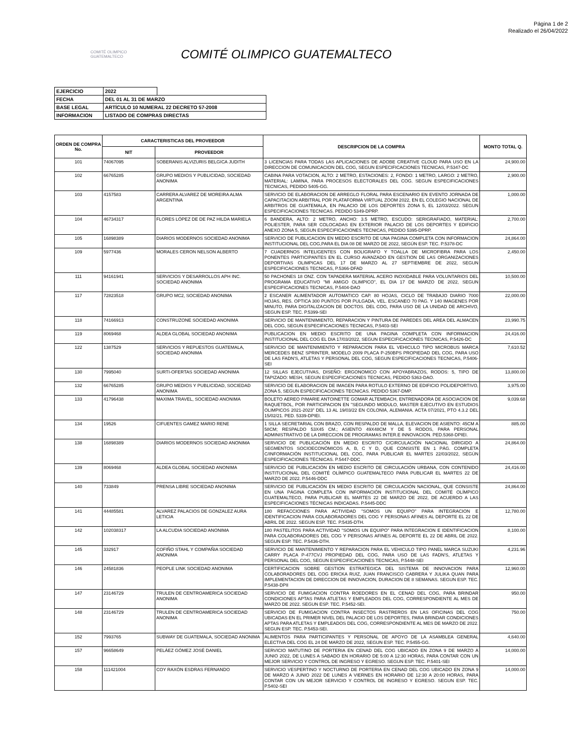Página 1 de 2
Realizado el 26/04/2022
COMITÉ OLIMPICO GUATEMALTECO
COMITÉ OLIMPICO GUATEMALTECO
| EJERCICIO | 2022 | |
| FECHA | DEL 01 AL 31 DE MARZO | |
| BASE LEGAL | ARTÍCULO 10 NUMERAL 22 DECRETO 57-2008 | |
| INFORMACION | LISTADO DE COMPRAS DIRECTAS | |
| ORDEN DE COMPRA No. | CARACTERISTICAS DEL PROVEEDOR | | DESCRIPCION DE LA COMPRA | MONTO TOTAL Q. |
| --- | --- | --- | --- | --- |
| | NIT | PROVEEDOR | | |
| 101 | 74067095 | SOBERANIS ALVIZURIS BELGICA JUDITH | 3 LICENCIAS PARA TODAS LAS APLICACIONES DE ADOBE CREATIVE CLOUD PARA USO EN LA DIRECCION DE COMUNICACION DEL COG, SEGUN ESPECIFICACIONES TECNICAS, P.5347-DC | 24,900.00 |
| 102 | 66765285 | GRUPO MEDIOS Y PUBLICIDAD, SOCIEDAD ANONIMA | CABINA PARA VOTACION, ALTO: 2 METRO, ESTACIONES: 2, FONDO: 1 METRO, LARGO: 2 METRO, MATERIAL: LAMINA, PARA PROCESOS ELECTORALES DEL COG. SEGUN ESPECIFICACIONES TECNICAS, PEDIDO 5405-GG. | 2,900.00 |
| 103 | 4157583 | CARRERA ALVAREZ DE MOREIRA ALMA ARGENTINA | SERVICIO DE ELABORACION DE ARREGLO FLORAL PARA ESCENARIO EN EVENTO JORNADA DE CAPACITACION ARBITRAL POR PLATAFORMA VIRTUAL ZOOM 2022, EN EL COLEGIO NACIONAL DE ARBITROS DE GUATEMALA, EN PALACIO DE LOS DEPORTES ZONA 5, EL 12/03/2022. SEGUN ESPECIFICACIONES TECNICAS. PEDIDO 5349-DPRP. | 1,000.00 |
| 104 | 46734317 | FLORES LÓPEZ DE DE PAZ HILDA MARIELA | 6 BANDERA, ALTO: 2 METRO, ANCHO: 3.5 METRO, ESCUDO: SERIGRAFIADO, MATERIAL: POLIESTER, PARA SER COLOCADAS EN EXTERIOR PALACIO DE LOS DEPORTES Y EDIFICIO ANEXO ZONA 5, SEGUN ESPECIFICACIONES TECNICAS, PEDIDO 5395-DPRP. | 2,700.00 |
| 105 | 16898389 | DIARIOS MODERNOS SOCIEDAD ANONIMA | SERVICIO DE PUBLICACION EN MEDIO ESCRITO DE UNA PAGINA COMPLETA CON INFORMACION INSTITUCIONAL DEL COG,PARA EL DIA 08 DE MARZO DE 2022, SEGÚN ESP. TEC. P.5378-DC | 24,864.00 |
| 109 | 5977436 | MORALES CERON NELSON ALBERTO | 7 CUADERNOS INTELIGENTES CON BOLIGRAFO Y TOALLA DE MICROFIBRA PARA LOS PONENTES PARTICIPANTES EN EL CURSO AVANZADO EN GESTION DE LAS ORGANIZACIONES DEPORTIVAS OLIMPICAS DEL 17 DE MARZO AL 27 SEPTIEMBRE DE 2022, SEGUN ESPECIFICACIONES TECNICAS, P.5366-DFAD | 2,450.00 |
| 111 | 94161941 | SERVICIOS Y DESARROLLOS APH INC. SOCIEDAD ANONIMA | 50 PACHONES 18 ONZ. CON TAPADERA MATERIAL ACERO INOXIDABLE PARA VOLUNTARIOS DEL PROGRAMA EDUCATIVO "MI AMIGO OLIMPICO", EL DIA 17 DE MARZO DE 2022, SEGUN ESPECIFICACIONES TECNICAS, P.5404-DAO | 10,500.00 |
| 117 | 72823518 | GRUPO MC2, SOCIEDAD ANONIMA | 2 ESCANER ALIMENTADOR AUTOMATICO CAP. 80 HOJAS, CICLO DE TRABAJO DIARIO 7000 HOJAS, RES. OPTICA 300 PUNTOS POR PULGADA, VEL. ESCANEO 70 PAG. Y 140 IMAGENES POR MINUTO, PARA DIGITALIZACION DE DOCTOS. DEL COG, PARA USO DE LA UNIDAD DE ARCHIVO, SEGUN ESP. TEC. P.5399-SEI | 22,000.00 |
| 118 | 74166913 | CONSTRUZONE SOCIEDAD ANONIMA | SERVICIO DE MANTENIMIENTO, REPARACION Y PINTURA DE PAREDES DEL AREA DEL ALMACEN DEL COG, SEGUN ESPECIFICACIONES TECNICAS, P.5403-SEI | 23,990.75 |
| 119 | 8069468 | ALDEA GLOBAL SOCIEDAD ANONIMA | PUBLICACION EN MEDIO ESCRITO DE UNA PAGINA COMPLETA CON INFORMACION INSTITUCIONAL DEL COG EL DIA 17/03/2022, SEGUN ESPECIFICACIONES TECNICAS, P.5426-DC | 24,416.00 |
| 122 | 1387529 | SERVICIOS Y REPUESTOS GUATEMALA, SOCIEDAD ANONIMA | SERVICIO DE MANTENIMIENTO Y REPARACION PARA EL VEHICULO TIPO MICROBUS MARCA MERCEDES BENZ SPRINTER, MODELO 2009 PLACA P-250BPS PROPIEDAD DEL COG, PARA USO DE LAS FADN'S, ATLETAS Y PERSONAL DEL COG, SEGUN ESPECIFICACIONES TECNICAS, P.5406-SEI | 7,610.52 |
| 130 | 7995040 | SURTI-OFERTAS SOCIEDAD ANONIMA | 12 SILLAS EJECUTIVAS, DISEÑO: ERGONOMICO CON APOYABRAZOS, RODOS: 5, TIPO DE TAPIZADO: MESH, SEGUN ESPECIFICACIONES TECNICAS, PEDIDO 5363-DAO. | 13,800.00 |
| 132 | 66765285 | GRUPO MEDIOS Y PUBLICIDAD, SOCIEDAD ANONIMA | SERVICIO DE ELABORACION DE IMAGEN PARA ROTULO EXTERNO DE EDIFICIO POLIDEPORTIVO, ZONA 5, SEGUN ESPECIFICACIONES TECNICAS. PEDIDO 5367-DMP. | 3,975.00 |
| 133 | 41796438 | MAXIMA TRAVEL, SOCIEDAD ANONIMA | BOLETO AEREO P/MARIE ANTOINETTE GOMAR ALTEMBACH, ENTRENADORA DE ASOCIACION DE RAQUETBOL, POR PARTICIPACION EN "SEGUNDO MODULO, MASTER EJECUTIVO EN ESTUDIOS OLIMPICOS 2021-2023" DEL 13 AL 19/03/22 EN COLONIA, ALEMANIA. ACTA 07/2021, PTO 4.3.2 DEL 15/02/21. PED. 5339-DPIEI. | 9,039.68 |
| 134 | 19526 | CIFUENTES GAMEZ MARIO RENE | 1 SILLA SECRETARIAL CON BRAZO, CON RESPALDO DE MALLA, ELEVACION DE ASIENTO: 45CM A 58CM; RESPALDO 53X45 CM.; ASIENTO 49X48CM Y DE 5 RODOS, PARA PERSONAL ADMINISTRATIVO DE LA DIRECCION DE PROGRAMAS INTER.E INNOVACION. PED.5368-DPIEI. | 885.00 |
| 138 | 16898389 | DIARIOS MODERNOS SOCIEDAD ANONIMA | SERVICIO DE PUBLICACIÓN EN MEDIO ESCRITO C/CIRCULACIÓN NACIONAL DIRIGIDO A SEGMENTOS SOCIOECONÓMICOS A, B, C Y D, QUE CONSISTE EN 1 PÁG. COMPLETA C/INFORMACIÓN INSTITUCIONAL DEL COG, PARA PUBLICAR EL MARTES 22/03/2022, SEGÚN ESPECIFICACIONES TÉCNICAS. P.5447-DDC | 24,864.00 |
| 139 | 8069468 | ALDEA GLOBAL SOCIEDAD ANONIMA | SERVICIO DE PUBLICACIÓN EN MEDIO ESCRITO DE CIRCULACIÓN URBANA, CON CONTENIDO INSTITUCIONAL DEL COMITÉ OLÍMPICO GUATEMALTECO PARA PUBLICAR EL MARTES 22 DE MARZO DE 2022. P.5446-DDC | 24,416.00 |
| 140 | 733849 | PRENSA LIBRE SOCIEDAD ANONIMA | SERVICIO DE PUBLICACIÓN EN MEDIO ESCRITO DE CIRCULACIÓN NACIONAL, QUE CONSISTE EN UNA PÁGINA COMPLETA CON INFORMACIÓN INSTITUCIONAL DEL COMITÉ OLÍMPICO GUATEMALTECO, PARA PUBLICAR EL MARTES 22 DE MARZO DE 2022, DE ACUERDO A LAS ESPECIFICACIONES TÉCNICAS INDICADAS. P.5445-DDC | 24,864.00 |
| 141 | 44485581 | ALVAREZ PALACIOS DE GONZALEZ AURA LETICIA | 180 REFACCIONES PARA ACTIVIDAD "SOMOS UN EQUIPO" PARA INTEGRACION E IDENTIFICACION PARA COLABORADORES DEL COG Y PERSONAS AFINES AL DEPORTE EL 22 DE ABRIL DE 2022. SEGUN ESP. TEC. P.5435-DTH. | 12,780.00 |
| 142 | 102038317 | LA ALCUDIA SOCIEDAD ANONIMA | 180 PASTELITOS PARA ACTIVIDAD "SOMOS UN EQUIPO" PARA INTEGRACION E IDENTIFICACION PARA COLABORADORES DEL COG Y PERSONAS AFINES AL DEPORTE EL 22 DE ABRIL DE 2022. SEGUN ESP. TEC. P.5436-DTH. | 8,100.00 |
| 145 | 332917 | COFIÑO STAHL Y COMPAÑIA SOCIEDAD ANONIMA | SERVICIO DE MANTENIMIENTO Y REPARACION PARA EL VEHICULO TIPO PANEL MARCA SUZUKI CARRY PLACA P-477CVJ PROPIEDAD DEL COG, PARA USO DE LAS FADN'S, ATLETAS Y PERSONAL DEL COG, SEGUN ESPECIFICACIONES TECNICAS, P.5448-SEI | 4,231.96 |
| 146 | 24581836 | PEOPLE LINK SOCIEDAD ANONIMA | CERTIFICACION SOBRE GESTION ESTRATEGICA DEL SISTEMA DE INNOVACION PARA COLABORADORES DEL COG ERICKA RUIZ, JUAN FRANCISCO CABRERA Y JULIKA QUAN PARA IMPLEMENTACION DE DIRECCION DE INNOVACION, DURACION DE 8 SEMANAS. SEGUN ESP. TEC. P.5438-DPII | 12,960.00 |
| 147 | 23146729 | TRULEN DE CENTROAMERICA SOCIEDAD ANONIMA | SERVICIO DE FUMIGACION CONTRA ROEDORES EN EL CENAD DEL COG, PARA BRINDAR CONDICIONES APTAS PARA ATLETAS Y EMPLEADOS DEL COG, CORRESPONDIENTE AL MES DE MARZO DE 2022. SEGUN ESP. TEC. P.5452-SEI. | 950.00 |
| 148 | 23146729 | TRULEN DE CENTROAMERICA SOCIEDAD ANONIMA | SERVICIO DE FUMIGACION CONTRA INSECTOS RASTREROS EN LAS OFICINAS DEL COG UBICADAS EN EL PRIMER NIVEL DEL PALACIO DE LOS DEPORTES, PARA BRINDAR CONDICIONES APTAS PARA ATLETAS Y EMPLEADOS DEL COG, CORRESPONDIENTE AL MES DE MARZO DE 2022. SEGUN ESP. TEC. P.5453-SEI. | 750.00 |
| 152 | 7993765 | SUBWAY DE GUATEMALA, SOCIEDAD ANONIMA | ALIMENTOS PARA PARTICIPANTES Y PERSONAL DE APOYO DE LA ASAMBLEA GENERAL ELECTIVA DEL COG EL 24 DE MARZO DE 2022, SEGUN ESP. TEC. P.5455-GG. | 4,640.00 |
| 157 | 96658649 | PELÁEZ GÓMEZ JOSÉ DANIEL | SERVICIO MATUTINO DE PORTERIA EN CENAD DEL COG UBICADO EN ZONA 9 DE MARZO A JUNIO 2022, DE LUNES A SABADO EN HORARIO DE 5:00 A 12:30 HORAS, PARA CONTAR CON UN MEJOR SERVICIO Y CONTROL DE INGRESO Y EGRESO. SEGUN ESP. TEC. P.5401-SEI | 14,000.00 |
| 158 | 111421004 | COY RAXÓN ESDRAS FERNANDO | SERVICIO VESPERTINO Y NOCTURNO DE PORTERIA EN CENAD DEL COG UBICADO EN ZONA 9 DE MARZO A JUNIO 2022 DE LUNES A VIERNES EN HORARIO DE 12:30 A 20:00 HORAS, PARA CONTAR CON UN MEJOR SERVICIO Y CONTROL DE INGRESO Y EGRESO. SEGUN ESP. TEC. P.5402-SEI | 14,000.00 |